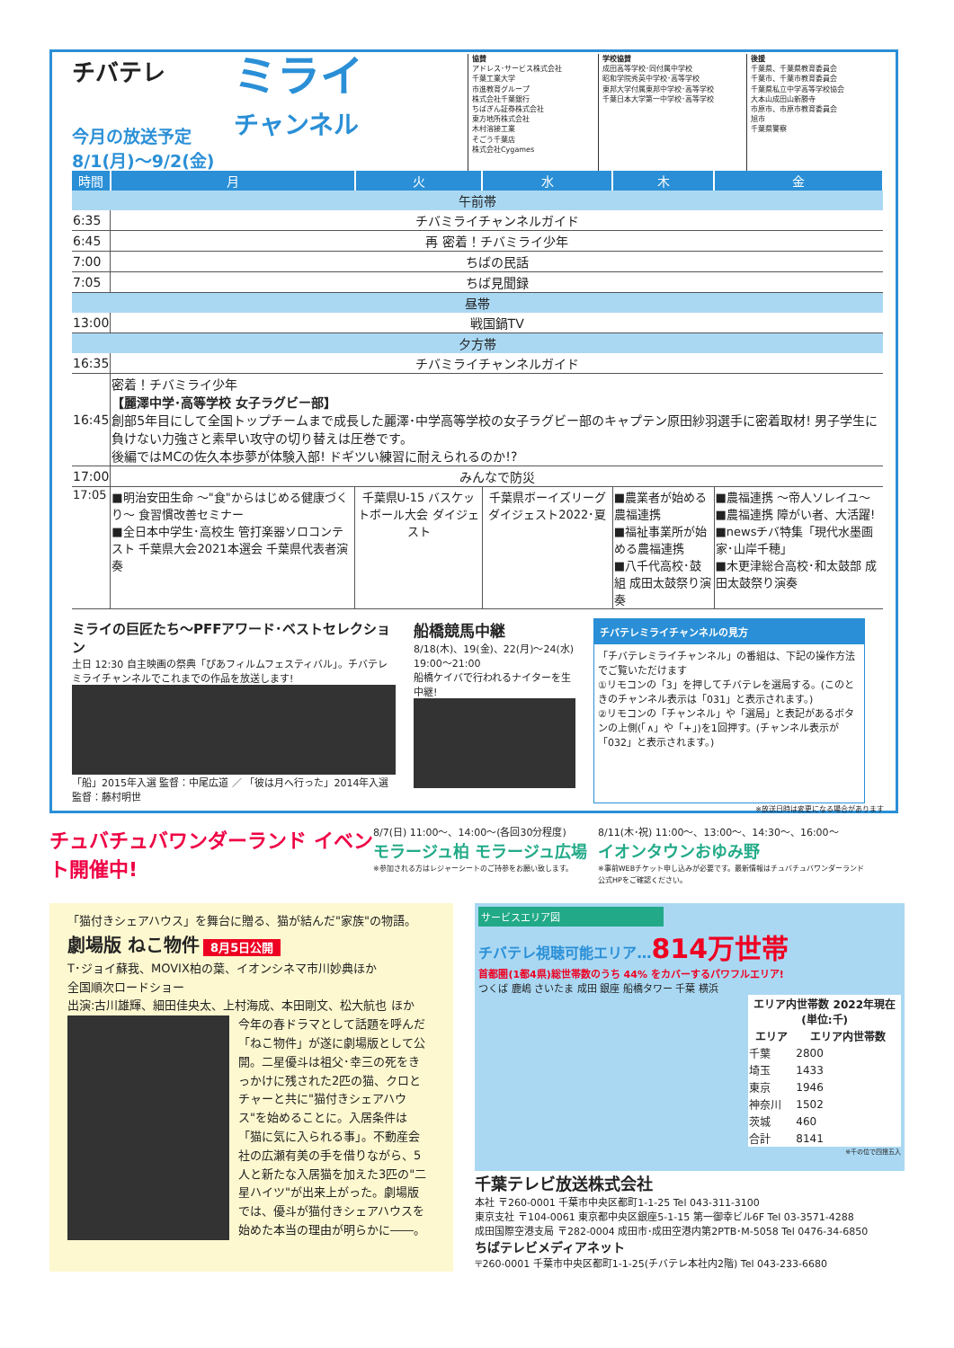チバテレ
今月の放送予定
8/1(月)〜9/2(金)
ミライ
チャンネル
協賛
アドレス･サービス株式会社
千葉工業大学
市進教育グループ
株式会社千葉銀行
ちばぎん証券株式会社
東方地所株式会社
木村溶接工業
そごう千葉店
株式会社Cygames
学校協賛
成田高等学校･同付属中学校
昭和学院秀英中学校･高等学校
東邦大学付属東邦中学校･高等学校
千葉日本大学第一中学校･高等学校
後援
千葉県、千葉県教育委員会
千葉市、千葉市教育委員会
千葉県私立中学高等学校協会
大本山成田山新勝寺
市原市、市原市教育委員会
旭市
千葉県警察
| 時間 | 月 | 火 | 水 | 木 | 金 |
| --- | --- | --- | --- | --- | --- |
| 午前帯 | | | | | |
| 6:35 | チバミライチャンネルガイド | | | | |
| 6:45 | 再 密着！チバミライ少年 | | | | |
| 7:00 | ちばの民話 | | | | |
| 7:05 | ちば見聞録 | | | | |
| 昼帯 | | | | | |
| 13:00 | 戦国鍋TV | | | | |
| 夕方帯 | | | | | |
| 16:35 | チバミライチャンネルガイド | | | | |
| 16:45 | 密着！チバミライ少年 【麗澤中学･高等学校 女子ラグビー部】 創部5年目にして全国トップチームまで成長した麗澤･中学高等学校の女子ラグビー部のキャプテン原田紗羽選手に密着取材! 男子学生に負けない力強さと素早い攻守の切り替えは圧巻です。 後編ではMCの佐久本歩夢が体験入部! ドギツい練習に耐えられるのか!? | | | | |
| 17:00 | みんなで防災 | | | | |
| 17:05 | ■明治安田生命 〜"食"からはじめる健康づくり〜 食習慣改善セミナー ■全日本中学生･高校生 管打楽器ソロコンテスト 千葉県大会2021本選会 千葉県代表者演奏 | 千葉県U-15 バスケットボール大会 ダイジェスト | 千葉県ボーイズリーグ ダイジェスト2022･夏 | ■農業者が始める農福連携 ■福祉事業所が始める農福連携 ■八千代高校･鼓組 成田太鼓祭り演奏 | ■農福連携 〜帝人ソレイユ〜 ■農福連携 障がい者、大活躍! ■newsチバ特集「現代水墨画家･山岸千穂」 ■木更津総合高校･和太鼓部 成田太鼓祭り演奏 |
ミライの巨匠たち〜PFFアワード･ベストセレクション
土日 12:30 自主映画の祭典「ぴあフィルムフェスティバル」。チバテレミライチャンネルでこれまでの作品を放送します!
「船」2015年入選 監督：中尾広道 ／ 「彼は月へ行った」2014年入選 監督：藤村明世
船橋競馬中継
8/18(木)、19(金)、22(月)〜24(水)
19:00〜21:00
船橋ケイバで行われるナイターを生中継!
チバテレミライチャンネルの見方
「チバテレミライチャンネル」の番組は、下記の操作方法でご覧いただけます
①リモコンの「3」を押してチバテレを選局する。(このときのチャンネル表示は「031」と表示されます。)
②リモコンの「チャンネル」や「選局」と表記があるボタンの上側(「∧」や「+」)を1回押す。(チャンネル表示が「032」と表示されます。)
※放送日時は変更になる場合があります
チュバチュバワンダーランド イベント開催中!
8/7(日) 11:00〜、14:00〜(各回30分程度)
モラージュ柏 モラージュ広場
※参加される方はレジャーシートのご持参をお願い致します。
8/11(木･祝) 11:00〜、13:00〜、14:30〜、16:00〜
イオンタウンおゆみ野
※事前WEBチケット申し込みが必要です。最新情報はチュバチュバワンダーランド公式HPをご確認ください。
「猫付きシェアハウス」を舞台に贈る、猫が結んだ"家族"の物語。
劇場版 ねこ物件 8月5日公開
T･ジョイ蘇我、MOVIX柏の葉、イオンシネマ市川妙典ほか
全国順次ロードショー
出演:古川雄輝、細田佳央太、上村海成、本田剛文、松大航也 ほか
今年の春ドラマとして話題を呼んだ「ねこ物件」が遂に劇場版として公開。二星優斗は祖父･幸三の死をきっかけに残された2匹の猫、クロとチャーと共に"猫付きシェアハウス"を始めることに。入居条件は「猫に気に入られる事」。不動産会社の広瀬有美の手を借りながら、5人と新たな入居猫を加えた3匹の"二星ハイツ"が出来上がった。劇場版では、優斗が猫付きシェアハウスを始めた本当の理由が明らかに――。
サービスエリア図
チバテレ視聴可能エリア…814万世帯
首都圏(1都4県)総世帯数のうち 44% をカバーするパワフルエリア!
つくば 鹿嶋 さいたま 成田 銀座 船橋タワー 千葉 横浜
| エリア内世帯数 2022年現在(単位:千) | |
| --- | --- |
| エリア | エリア内世帯数 |
| 千葉 | 2800 |
| 埼玉 | 1433 |
| 東京 | 1946 |
| 神奈川 | 1502 |
| 茨城 | 460 |
| 合計 | 8141 |
※千の位で四捨五入
千葉テレビ放送株式会社
本社 〒260-0001 千葉市中央区都町1-1-25 Tel 043-311-3100
東京支社 〒104-0061 東京都中央区銀座5-1-15 第一御幸ビル6F Tel 03-3571-4288
成田国際空港支局 〒282-0004 成田市･成田空港内第2PTB･M-5058 Tel 0476-34-6850
ちばテレビメディアネット
〒260-0001 千葉市中央区都町1-1-25(チバテレ本社内2階) Tel 043-233-6680